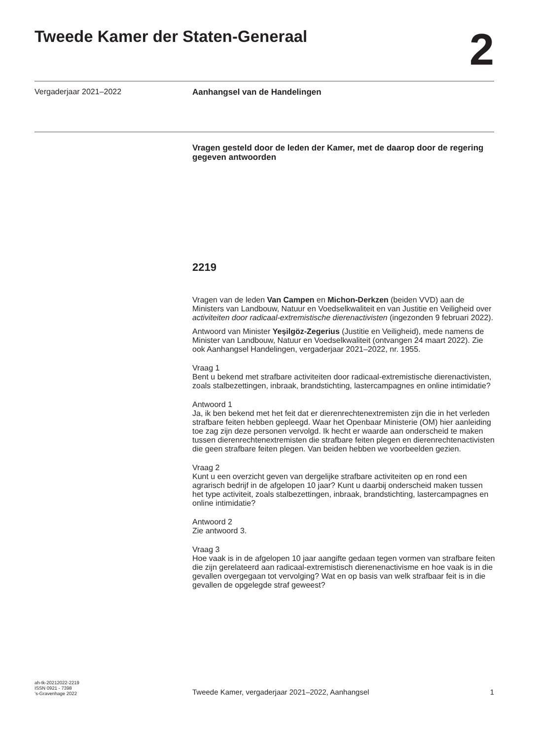Tweede Kamer der Staten-Generaal
2
Vergaderjaar 2021–2022 Aanhangsel van de Handelingen
Vragen gesteld door de leden der Kamer, met de daarop door de regering gegeven antwoorden
2219
Vragen van de leden Van Campen en Michon-Derkzen (beiden VVD) aan de Ministers van Landbouw, Natuur en Voedselkwaliteit en van Justitie en Veiligheid over activiteiten door radicaal-extremistische dierenactivisten (ingezonden 9 februari 2022).
Antwoord van Minister Yeşilgöz-Zegerius (Justitie en Veiligheid), mede namens de Minister van Landbouw, Natuur en Voedselkwaliteit (ontvangen 24 maart 2022). Zie ook Aanhangsel Handelingen, vergaderjaar 2021–2022, nr. 1955.
Vraag 1
Bent u bekend met strafbare activiteiten door radicaal-extremistische dierenactivisten, zoals stalbezettingen, inbraak, brandstichting, lastercampagnes en online intimidatie?
Antwoord 1
Ja, ik ben bekend met het feit dat er dierenrechtenextremisten zijn die in het verleden strafbare feiten hebben gepleegd. Waar het Openbaar Ministerie (OM) hier aanleiding toe zag zijn deze personen vervolgd. Ik hecht er waarde aan onderscheid te maken tussen dierenrechtenextremisten die strafbare feiten plegen en dierenrechtenactivisten die geen strafbare feiten plegen. Van beiden hebben we voorbeelden gezien.
Vraag 2
Kunt u een overzicht geven van dergelijke strafbare activiteiten op en rond een agrarisch bedrijf in de afgelopen 10 jaar? Kunt u daarbij onderscheid maken tussen het type activiteit, zoals stalbezettingen, inbraak, brandstichting, lastercampagnes en online intimidatie?
Antwoord 2
Zie antwoord 3.
Vraag 3
Hoe vaak is in de afgelopen 10 jaar aangifte gedaan tegen vormen van strafbare feiten die zijn gerelateerd aan radicaal-extremistisch dierenenactivisme en hoe vaak is in die gevallen overgegaan tot vervolging? Wat en op basis van welk strafbaar feit is in die gevallen de opgelegde straf geweest?
ah-tk-20212022-2219
ISSN 0921 - 7398
’s-Gravenhage 2022
Tweede Kamer, vergaderjaar 2021–2022, Aanhangsel
1